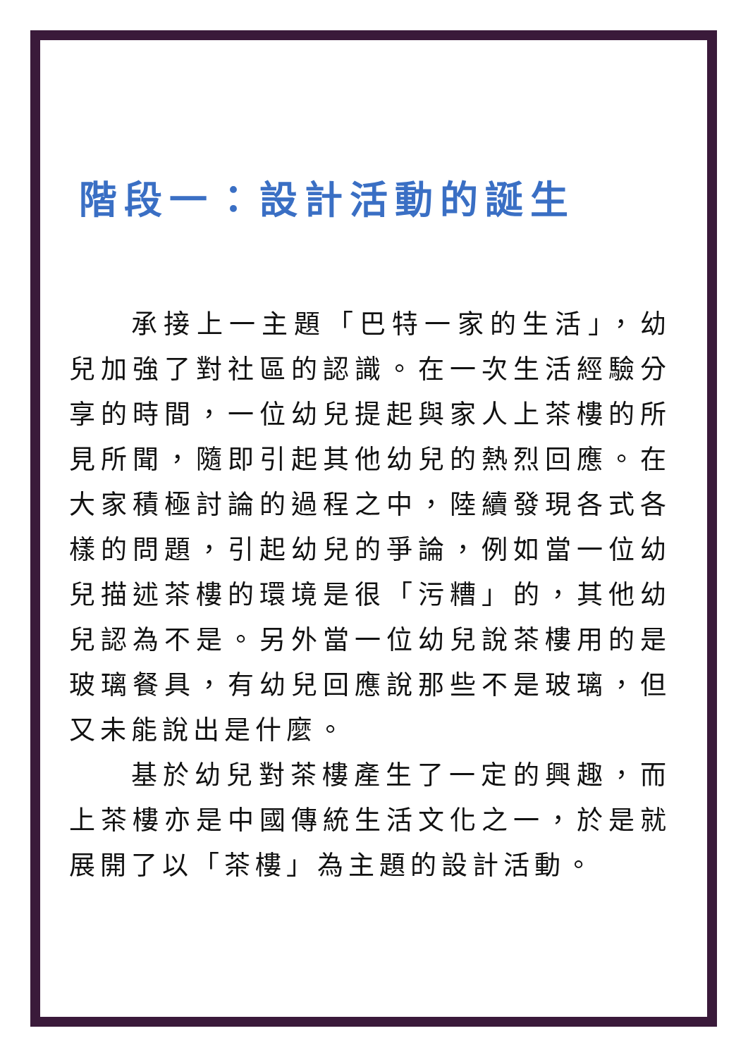階段一：設計活動的誕生
承接上一主題「巴特一家的生活」，幼兒加強了對社區的認識。在一次生活經驗分享的時間，一位幼兒提起與家人上茶樓的所見所聞，隨即引起其他幼兒的熱烈回應。在大家積極討論的過程之中，陸續發現各式各樣的問題，引起幼兒的爭論，例如當一位幼兒描述茶樓的環境是很「污糟」的，其他幼兒認為不是。另外當一位幼兒說茶樓用的是玻璃餐具，有幼兒回應說那些不是玻璃，但又未能說出是什麼。
基於幼兒對茶樓產生了一定的興趣，而上茶樓亦是中國傳統生活文化之一，於是就展開了以「茶樓」為主題的設計活動。